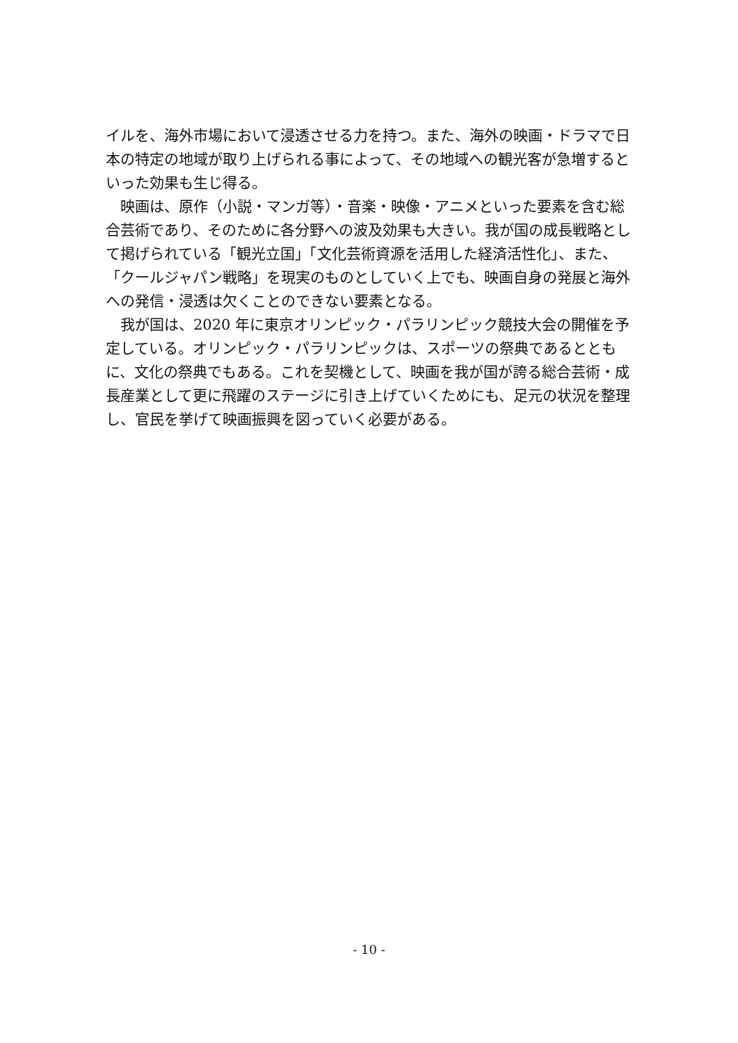イルを、海外市場において浸透させる力を持つ。また、海外の映画・ドラマで日本の特定の地域が取り上げられる事によって、その地域への観光客が急増するといった効果も生じ得る。
　映画は、原作（小説・マンガ等）・音楽・映像・アニメといった要素を含む総合芸術であり、そのために各分野への波及効果も大きい。我が国の成長戦略として掲げられている「観光立国」「文化芸術資源を活用した経済活性化」、また、「クールジャパン戦略」を現実のものとしていく上でも、映画自身の発展と海外への発信・浸透は欠くことのできない要素となる。
　我が国は、2020 年に東京オリンピック・パラリンピック競技大会の開催を予定している。オリンピック・パラリンピックは、スポーツの祭典であるとともに、文化の祭典でもある。これを契機として、映画を我が国が誇る総合芸術・成長産業として更に飛躍のステージに引き上げていくためにも、足元の状況を整理し、官民を挙げて映画振興を図っていく必要がある。
- 10 -